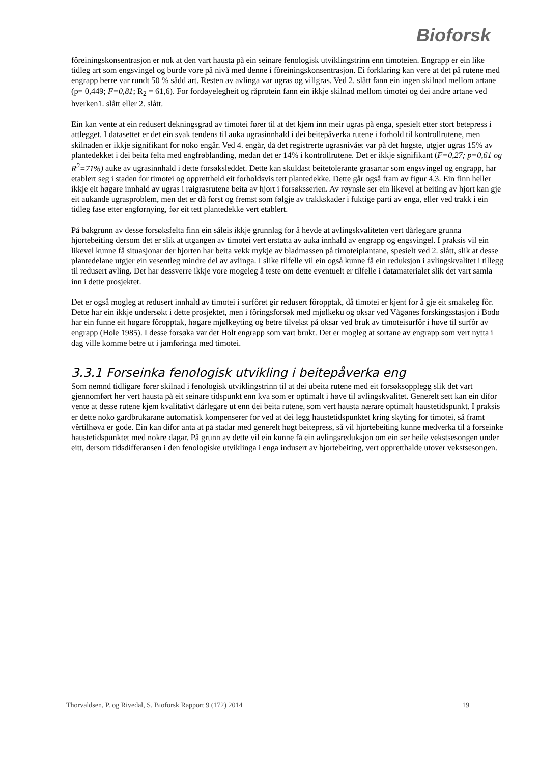Bioforsk
fôreiningskonsentrasjon er nok at den vart hausta på ein seinare fenologisk utviklingstrinn enn timoteien. Engrapp er ein like tidleg art som engsvingel og burde vore på nivå med denne i fôreiningskonsentrasjon. Ei forklaring kan vere at det på rutene med engrapp berre var rundt 50 % sådd art. Resten av avlinga var ugras og villgras. Ved 2. slått fann ein ingen skilnad mellom artane (p= 0,449; F=0,81; R<sub>2</sub> = 61,6). For fordøyelegheit og råprotein fann ein ikkje skilnad mellom timotei og dei andre artane ved hverken1. slått eller 2. slått.
Ein kan vente at ein redusert dekningsgrad av timotei fører til at det kjem inn meir ugras på enga, spesielt etter stort betepress i attlegget. I datasettet er det ein svak tendens til auka ugrasinnhald i dei beitepåverka rutene i forhold til kontrollrutene, men skilnaden er ikkje signifikant for noko engår. Ved 4. engår, då det registrerte ugrasnivået var på det høgste, utgjer ugras 15% av plantedekket i dei beita felta med engfrøblanding, medan det er 14% i kontrollrutene. Det er ikkje signifikant (F=0,27; p=0,61 og R<sup>2</sup>=71%) auke av ugrasinnhald i dette forsøksleddet. Dette kan skuldast beitetolerante grasartar som engsvingel og engrapp, har etablert seg i staden for timotei og oppretthеld eit forholdsvis tett plantedekke. Dette går også fram av figur 4.3. Ein finn heller ikkje eit høgare innhald av ugras i raigrasrutene beita av hjort i forsøksserien. Av røynsle ser ein likevel at beiting av hjort kan gje eit aukande ugrasproblem, men det er då først og fremst som følgje av trakkskader i fuktige parti av enga, eller ved trakk i ein tidleg fase etter engfornying, før eit tett plantedekke vert etablert.
På bakgrunn av desse forsøksfelta finn ein såleis ikkje grunnlag for å hevde at avlingskvaliteten vert dårlegare grunna hjortebeiting dersom det er slik at utgangen av timotei vert erstatta av auka innhald av engrapp og engsvingel. I praksis vil ein likevel kunne få situasjonar der hjorten har beita vekk mykje av bladmassen på timoteiplantane, spesielt ved 2. slått, slik at desse plantedelane utgjer ein vesentleg mindre del av avlinga. I slike tilfelle vil ein også kunne få ein reduksjon i avlingskvalitet i tillegg til redusert avling. Det har dessverre ikkje vore mogeleg å teste om dette eventuelt er tilfelle i datamaterialet slik det vart samla inn i dette prosjektet.
Det er også mogleg at redusert innhald av timotei i surfôret gir redusert fôropptak, då timotei er kjent for å gje eit smakeleg fôr. Dette har ein ikkje undersøkt i dette prosjektet, men i fôringsforsøk med mjølkeku og oksar ved Vågønes forskingsstasjon i Bodø har ein funne eit høgare fôropptak, høgare mjølkeyting og betre tilvekst på oksar ved bruk av timoteisurfôr i høve til surfôr av engrapp (Hole 1985). I desse forsøka var det Holt engrapp som vart brukt. Det er mogleg at sortane av engrapp som vert nytta i dag ville komme betre ut i jamføringa med timotei.
3.3.1 Forseinka fenologisk utvikling i beitepåverka eng
Som nemnd tidligare fører skilnad i fenologisk utviklingstrinn til at dei ubeita rutene med eit forsøksopplegg slik det vart gjennomført her vert hausta på eit seinare tidspunkt enn kva som er optimalt i høve til avlingskvalitet. Generelt sett kan ein difor vente at desse rutene kjem kvalitativt dårlegare ut enn dei beita rutene, som vert hausta nærare optimalt haustetidspunkt. I praksis er dette noko gardbrukarane automatisk kompenserer for ved at dei legg haustetidspunktet kring skyting for timotei, så framt vêrtilhøva er gode. Ein kan difor anta at på stadar med generelt høgt beitepress, så vil hjortebeiting kunne medverka til å forseinke haustetidspunktet med nokre dagar. På grunn av dette vil ein kunne få ein avlingsreduksjon om ein ser heile vekstsesongen under eitt, dersom tidsdifferansen i den fenologiske utviklinga i enga indusert av hjortebeiting, vert oppretthalde utover vekstsesongen.
Thorvaldsen, P. og Rivedal, S. Bioforsk Rapport 9 (172) 2014 19